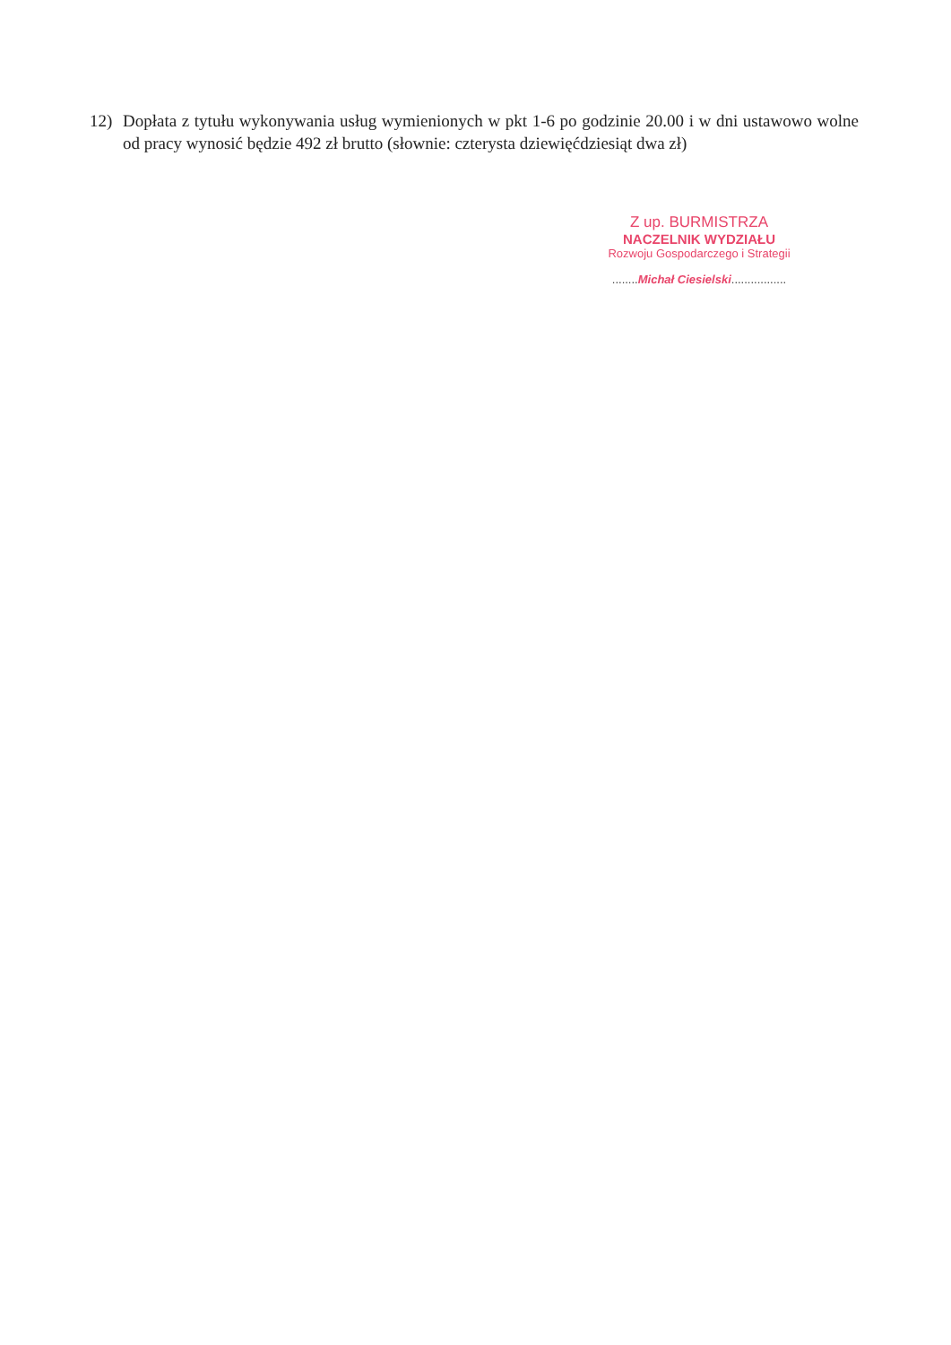12) Dopłata z tytułu wykonywania usług wymienionych w pkt 1-6 po godzinie 20.00 i w dni ustawowo wolne od pracy wynosić będzie 492 zł brutto (słownie: czterysta dziewięćdziesiąt dwa zł)
Z up. BURMISTRZA
NACZELNIK WYDZIAŁU
Rozwoju Gospodarczego i Strategii
........Michał Ciesielski.................